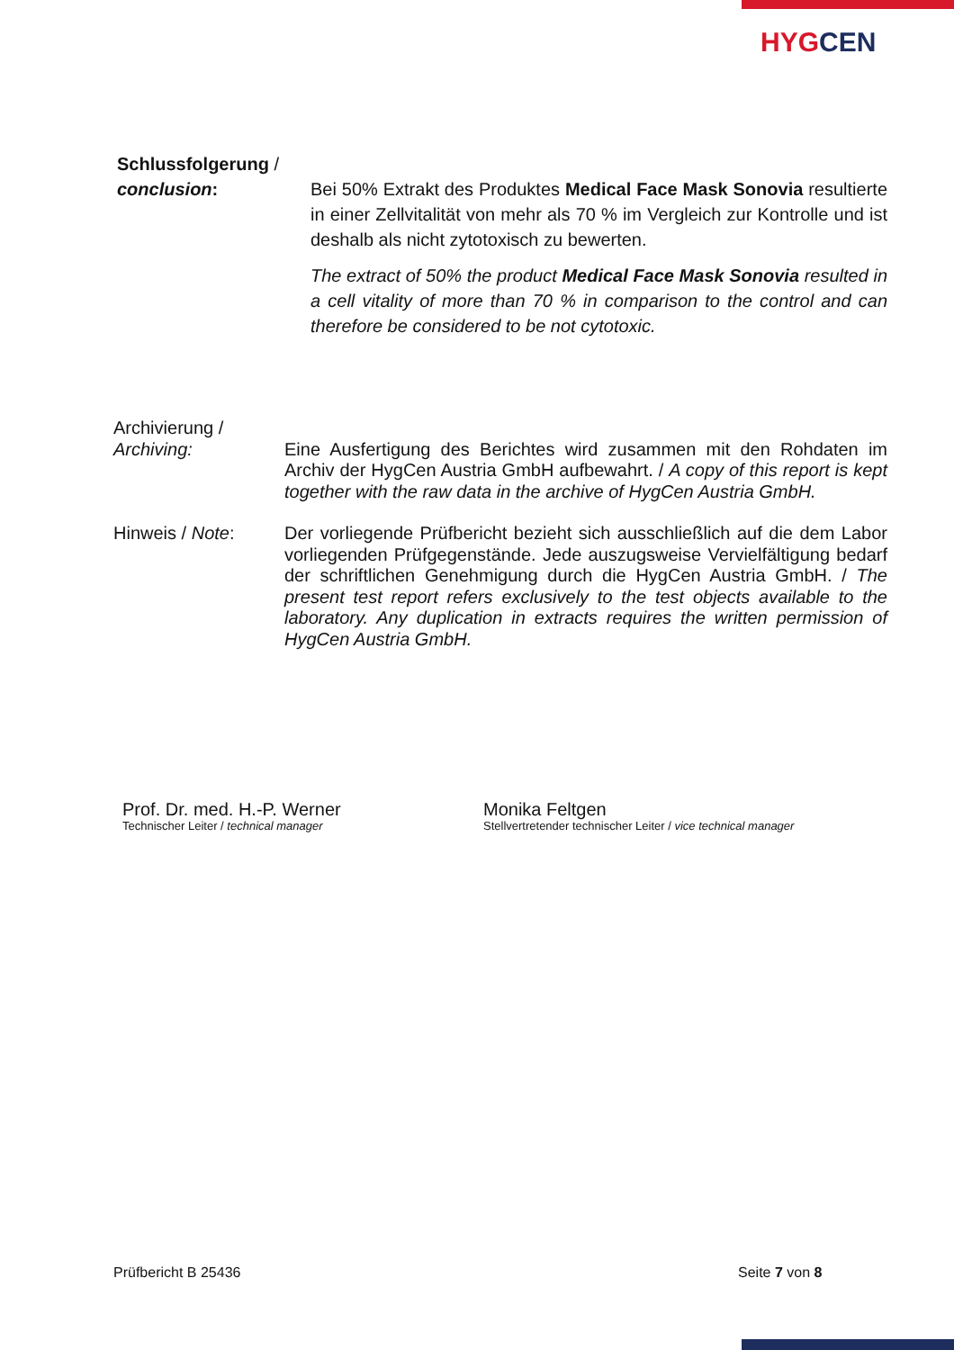HYGCEN
Schlussfolgerung /
conclusion: Bei 50% Extrakt des Produktes Medical Face Mask Sonovia resultierte in einer Zellvitalität von mehr als 70 % im Vergleich zur Kontrolle und ist deshalb als nicht zytotoxisch zu bewerten.
The extract of 50% the product Medical Face Mask Sonovia resulted in a cell vitality of more than 70 % in comparison to the control and can therefore be considered to be not cytotoxic.
Archivierung /
Archiving: Eine Ausfertigung des Berichtes wird zusammen mit den Rohdaten im Archiv der HygCen Austria GmbH aufbewahrt. / A copy of this report is kept together with the raw data in the archive of HygCen Austria GmbH.
Hinweis / Note: Der vorliegende Prüfbericht bezieht sich ausschließlich auf die dem Labor vorliegenden Prüfgegenstände. Jede auszugsweise Vervielfältigung bedarf der schriftlichen Genehmigung durch die HygCen Austria GmbH. / The present test report refers exclusively to the test objects available to the laboratory. Any duplication in extracts requires the written permission of HygCen Austria GmbH.
Prof. Dr. med. H.-P. Werner
Technischer Leiter / technical manager
Monika Feltgen
Stellvertretender technischer Leiter / vice technical manager
Prüfbericht B 25436 Seite 7 von 8